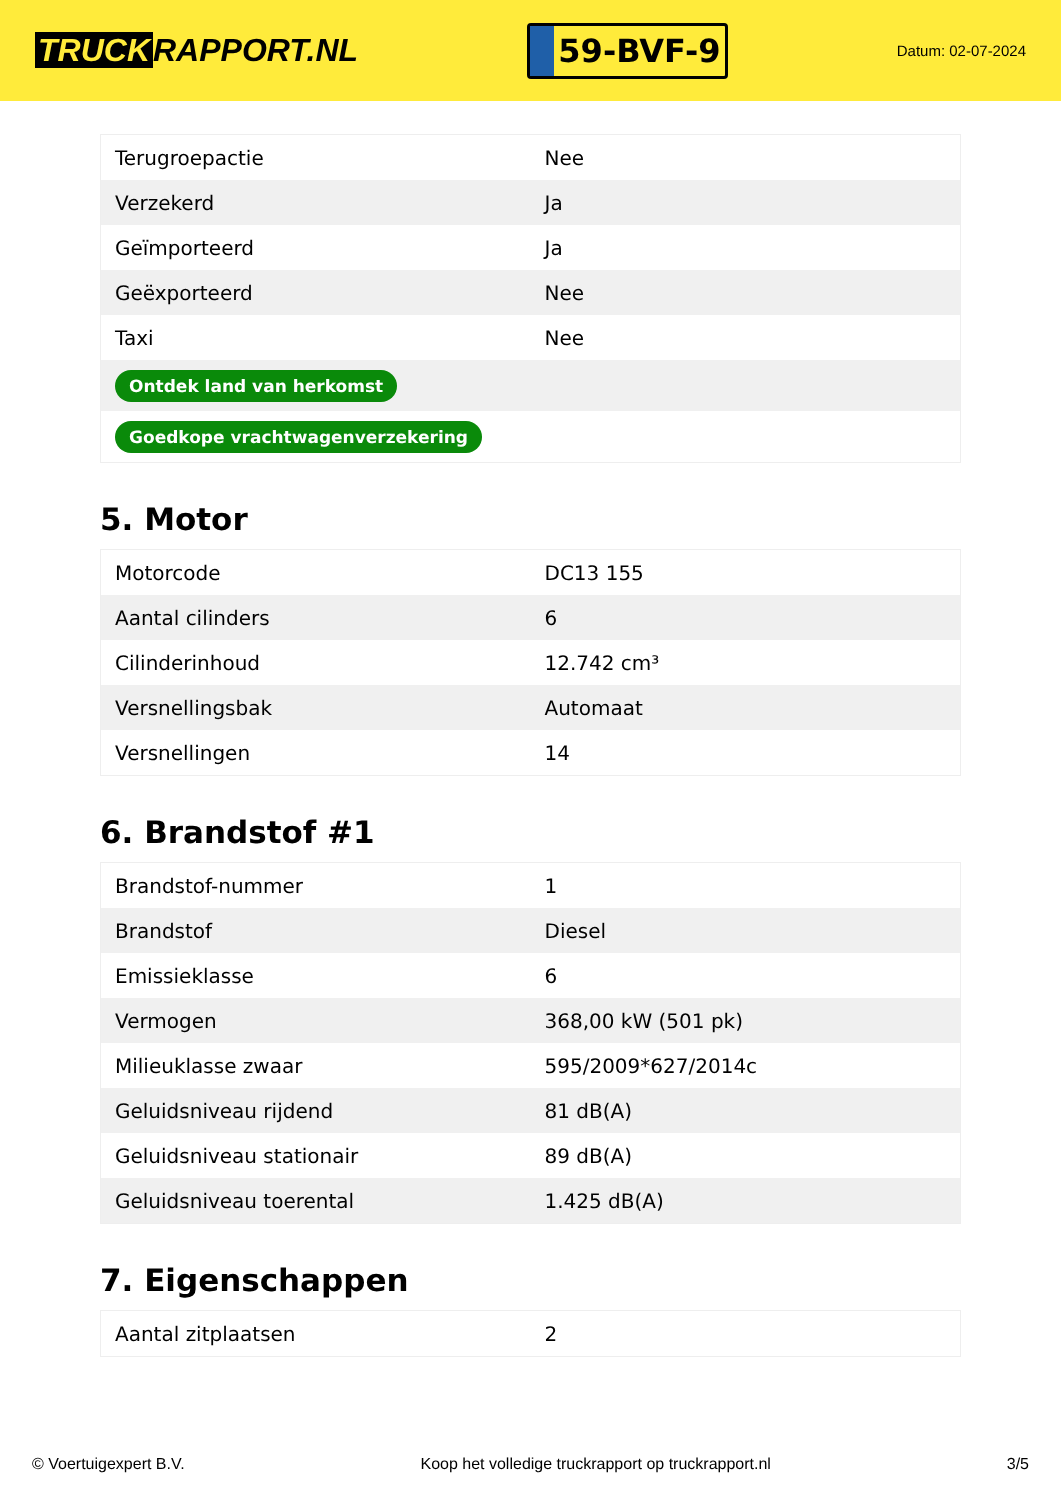TRUCK RAPPORT.NL
59-BVF-9
Datum: 02-07-2024
| Terugroepactie | Nee |
| Verzekerd | Ja |
| Geïmporteerd | Ja |
| Geëxporteerd | Nee |
| Taxi | Nee |
| Ontdek land van herkomst | |
| Goedkope vrachtwagenverzekering | |
5. Motor
| Motorcode | DC13 155 |
| Aantal cilinders | 6 |
| Cilinderinhoud | 12.742 cm³ |
| Versnellingsbak | Automaat |
| Versnellingen | 14 |
6. Brandstof #1
| Brandstof-nummer | 1 |
| Brandstof | Diesel |
| Emissieklasse | 6 |
| Vermogen | 368,00 kW (501 pk) |
| Milieuklasse zwaar | 595/2009*627/2014c |
| Geluidsniveau rijdend | 81 dB(A) |
| Geluidsniveau stationair | 89 dB(A) |
| Geluidsniveau toerental | 1.425 dB(A) |
7. Eigenschappen
| Aantal zitplaatsen | 2 |
© Voertuigexpert B.V. Koop het volledige truckrapport op truckrapport.nl 3/5